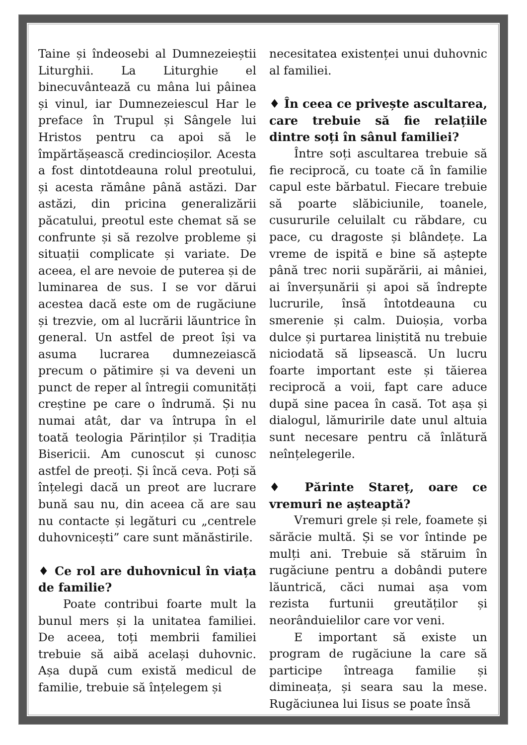Taine și îndeosebi al Dumnezeieștii Liturghii. La Liturghie el binecuvântează cu mâna lui pâinea și vinul, iar Dumnezeiescul Har le preface în Trupul și Sângele lui Hristos pentru ca apoi să le împărtășească credincioșilor. Acesta a fost dintotdeauna rolul preotului, și acesta rămâne până astăzi. Dar astăzi, din pricina generalizării păcatului, preotul este chemat să se confrunte și să rezolve probleme și situații complicate și variate. De aceea, el are nevoie de puterea și de luminarea de sus. I se vor dărui acestea dacă este om de rugăciune și trezvie, om al lucrării lăuntrice în general. Un astfel de preot își va asuma lucrarea dumnezeiască precum o pătimire și va deveni un punct de reper al întregii comunități creștine pe care o îndrumă. Și nu numai atât, dar va întrupa în el toată teologia Părinților și Tradiția Bisericii. Am cunoscut și cunosc astfel de preoți. Și încă ceva. Poți să înțelegi dacă un preot are lucrare bună sau nu, din aceea că are sau nu contacte și legături cu „centrele duhovnicești” care sunt mănăstirile.
♦ Ce rol are duhovnicul în viața de familie?
Poate contribui foarte mult la bunul mers și la unitatea familiei. De aceea, toți membrii familiei trebuie să aibă același duhovnic. Așa după cum există medicul de familie, trebuie să înțelegem și
necesitatea existenței unui duhovnic al familiei.
♦ În ceea ce privește ascultarea, care trebuie să fie relațiile dintre soți în sânul familiei?
Între soți ascultarea trebuie să fie reciprocă, cu toate că în familie capul este bărbatul. Fiecare trebuie să poarte slăbiciunile, toanele, cusururile celuilalt cu răbdare, cu pace, cu dragoste și blândețe. La vreme de ispită e bine să aștepte până trec norii supărării, ai mâniei, ai înverșunării și apoi să îndrepte lucrurile, însă întotdeauna cu smerenie și calm. Duioșia, vorba dulce și purtarea liniștită nu trebuie niciodată să lipsească. Un lucru foarte important este și tăierea reciprocă a voii, fapt care aduce după sine pacea în casă. Tot așa și dialogul, lămuririle date unul altuia sunt necesare pentru că înlătură neînțelegerile.
♦ Părinte Stareț, oare ce vremuri ne așteaptă?
Vremuri grele și rele, foamete și sărăcie multă. Și se vor întinde pe mulți ani. Trebuie să stăruim în rugăciune pentru a dobândi putere lăuntrică, căci numai așa vom rezista furtunii greutăților și neorânduielilor care vor veni.
E important să existe un program de rugăciune la care să participe întreaga familie și dimineața, și seara sau la mese. Rugăciunea lui Iisus se poate însă